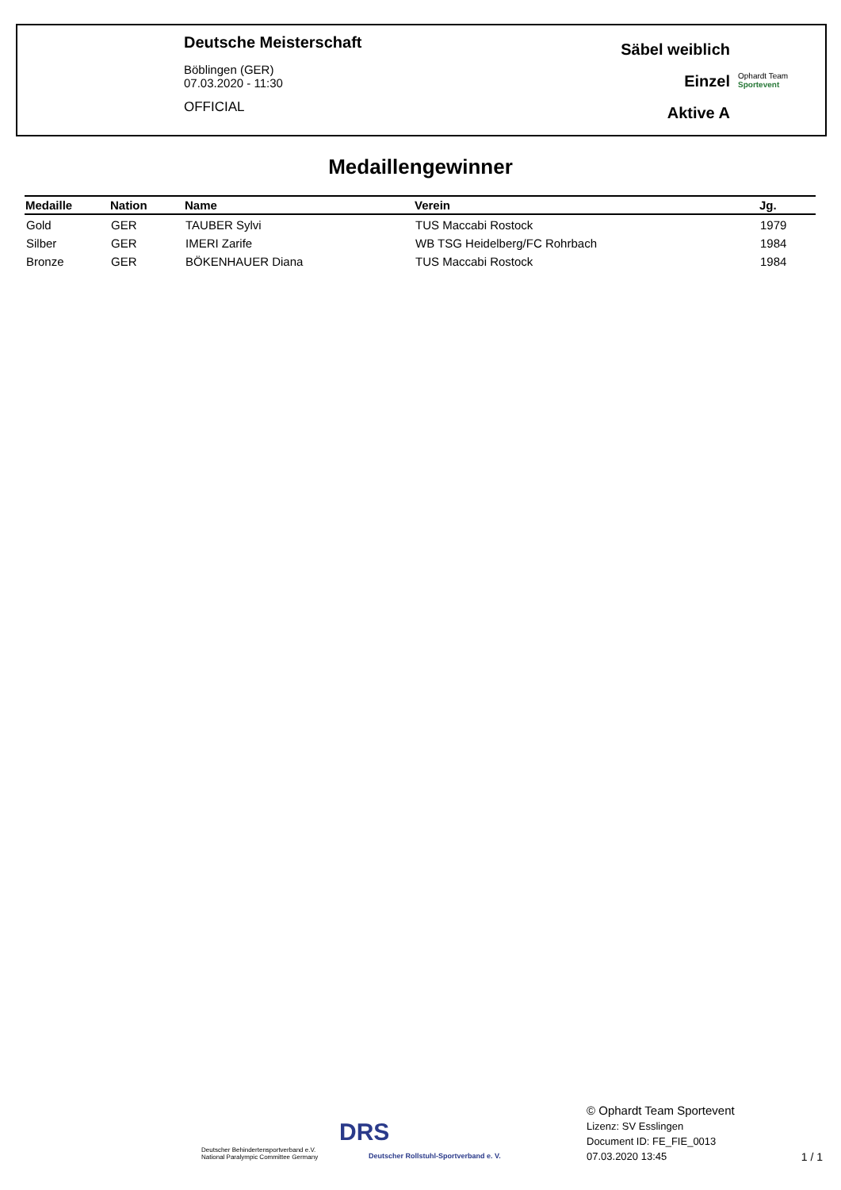Deutsche Meisterschaft
Böblingen (GER)
07.03.2020 - 11:30
OFFICIAL
Säbel weiblich
Einzel
Aktive A
Ophardt Team
Sportevent
Medaillengewinner
| Medaille | Nation | Name | Verein | Jg. |
| --- | --- | --- | --- | --- |
| Gold | GER | TAUBER Sylvi | TUS Maccabi Rostock | 1979 |
| Silber | GER | IMERI Zarife | WB TSG Heidelberg/FC Rohrbach | 1984 |
| Bronze | GER | BÖKENHAUER Diana | TUS Maccabi Rostock | 1984 |
Deutscher Behindertensportverband e.V.
National Paralympic Committee Germany
DRS
Deutscher Rollstuhl-Sportverband e. V.
© Ophardt Team Sportevent
Lizenz: SV Esslingen
Document ID: FE_FIE_0013
07.03.2020 13:45
1 / 1